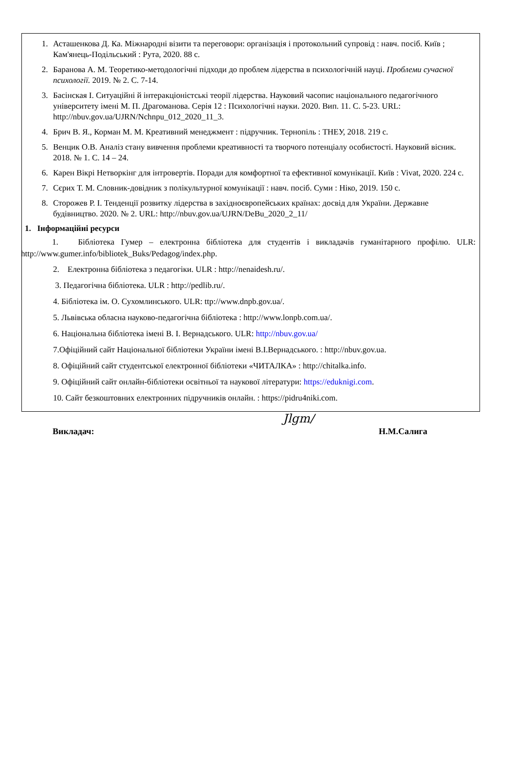1. Асташенкова Д. Ка. Міжнародні візити та переговори: організація і протокольний супровід : навч. посіб. Київ ; Кам'янець-Подільський : Рута, 2020. 88 с.
2. Баранова А. М. Теоретико-методологічні підходи до проблем лідерства в психологічній науці. Проблеми сучасної психології. 2019. № 2. С. 7-14.
3. Басінская І. Ситуаційні й інтеракціоністські теорії лідерства. Науковий часопис національного педагогічного університету імені М. П. Драгоманова. Серія 12 : Психологічні науки. 2020. Вип. 11. С. 5-23. URL: http://nbuv.gov.ua/UJRN/Nchnpu_012_2020_11_3.
4. Брич В. Я., Корман М. М. Креативний менеджмент : підручник. Тернопіль : ТНЕУ, 2018. 219 с.
5. Венцик О.В. Аналіз стану вивчення проблеми креативності та творчого потенціалу особистості. Науковий вісник. 2018. № 1. С. 14 – 24.
6. Карен Вікрі Нетворкінг для інтровертів. Поради для комфортної та ефективної комунікації. Київ : Vivat, 2020. 224 с.
7. Сєрих Т. М. Словник-довідник з полікультурної комунікації : навч. посіб. Суми : Ніко, 2019. 150 с.
8. Сторожев Р. І. Тенденції розвитку лідерства в західноєвропейських країнах: досвід для України. Державне будівництво. 2020. № 2. URL: http://nbuv.gov.ua/UJRN/DeBu_2020_2_11/
1. Інформаційні ресурси
1. Бібліотека Гумер – електронна бібліотека для студентів і викладачів гуманітарного профілю. ULR: http://www.gumer.info/bibliotek_Buks/Pedagog/index.php.
2. Електронна бібліотека з педагогіки. ULR : http://nenaidesh.ru/.
3. Педагогічна бібліотека. ULR : http://pedlib.ru/.
4. Бібліотека ім. О. Сухомлинського. ULR: ttp://www.dnpb.gov.ua/.
5. Львівська обласна науково-педагогічна бібліотека : http://www.lonpb.com.ua/.
6. Національна бібліотека імені В. І. Вернадського. ULR: http://nbuv.gov.ua/
7.Офіційний сайт Національної бібліотеки України імені В.І.Вернадського. : http://nbuv.gov.ua.
8. Офіційний сайт студентської електронної бібліотеки «ЧИТАЛКА» : http://chitalka.info.
9. Офіційний сайт онлайн-бібліотеки освітньої та наукової літератури: https://eduknigi.com.
10. Сайт безкоштовних електронних підручників онлайн. : https://pidru4niki.com.
Викладач: Jlgm/ Н.М.Салига